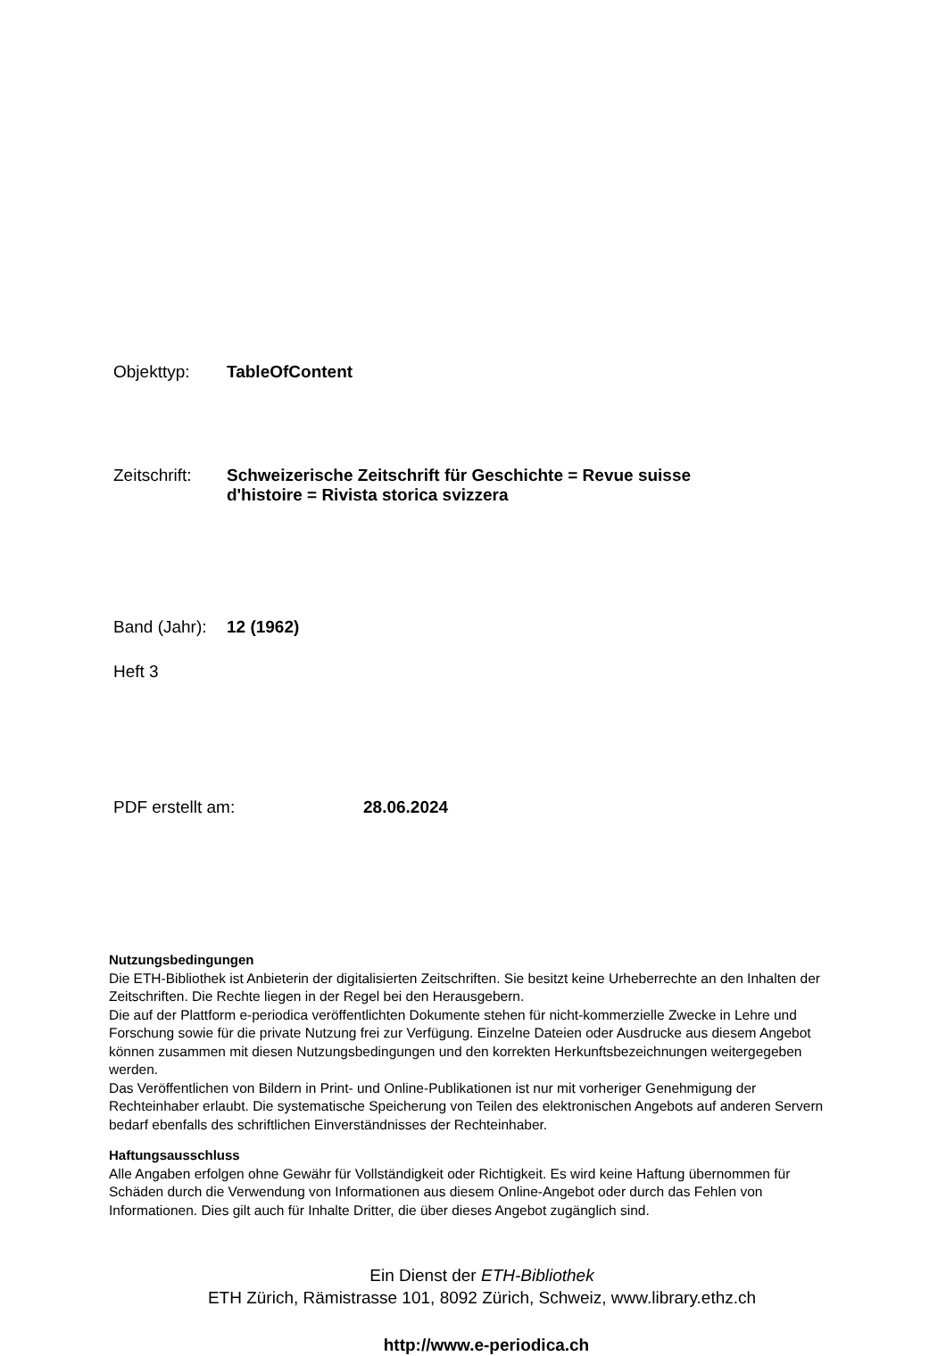Objekttyp: TableOfContent
Zeitschrift:
Schweizerische Zeitschrift für Geschichte = Revue suisse
d'histoire = Rivista storica svizzera
Band (Jahr):
12 (1962)
Heft 3
PDF erstellt am: 28.06.2024
Nutzungsbedingungen
Die ETH-Bibliothek ist Anbieterin der digitalisierten Zeitschriften. Sie besitzt keine Urheberrechte an den Inhalten der Zeitschriften. Die Rechte liegen in der Regel bei den Herausgebern.
Die auf der Plattform e-periodica veröffentlichten Dokumente stehen für nicht-kommerzielle Zwecke in Lehre und Forschung sowie für die private Nutzung frei zur Verfügung. Einzelne Dateien oder Ausdrucke aus diesem Angebot können zusammen mit diesen Nutzungsbedingungen und den korrekten Herkunftsbezeichnungen weitergegeben werden.
Das Veröffentlichen von Bildern in Print- und Online-Publikationen ist nur mit vorheriger Genehmigung der Rechteinhaber erlaubt. Die systematische Speicherung von Teilen des elektronischen Angebots auf anderen Servern bedarf ebenfalls des schriftlichen Einverständnisses der Rechteinhaber.
Haftungsausschluss
Alle Angaben erfolgen ohne Gewähr für Vollständigkeit oder Richtigkeit. Es wird keine Haftung übernommen für Schäden durch die Verwendung von Informationen aus diesem Online-Angebot oder durch das Fehlen von Informationen. Dies gilt auch für Inhalte Dritter, die über dieses Angebot zugänglich sind.
Ein Dienst der ETH-Bibliothek
ETH Zürich, Rämistrasse 101, 8092 Zürich, Schweiz, www.library.ethz.ch
http://www.e-periodica.ch